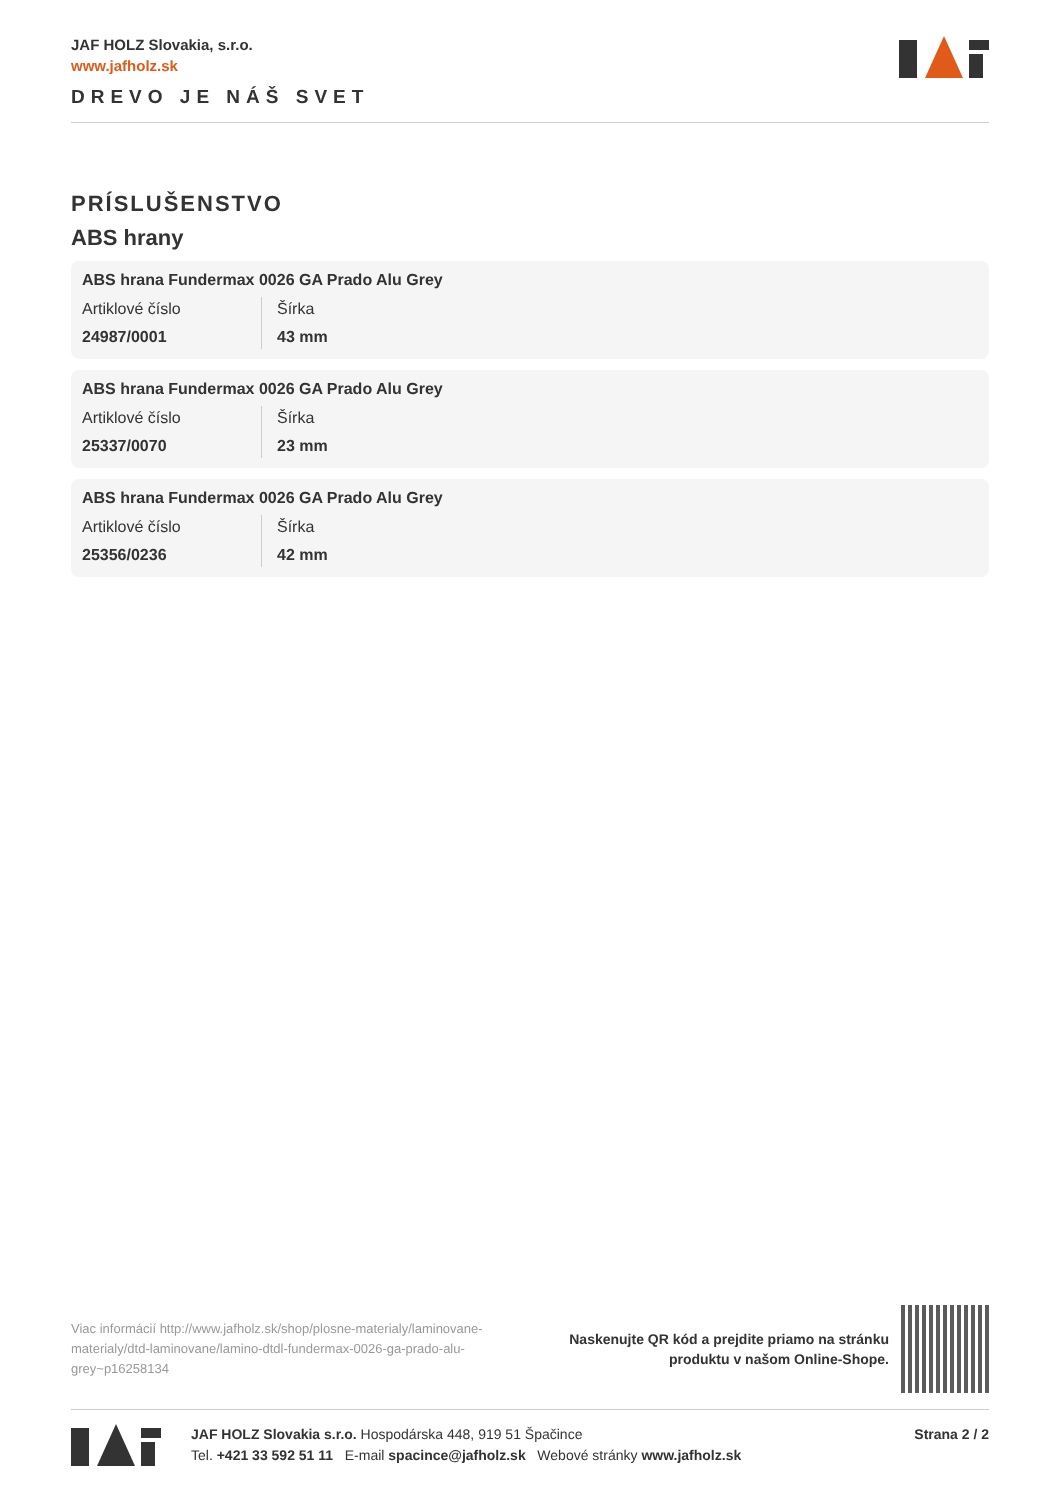JAF HOLZ Slovakia, s.r.o.
www.jafholz.sk
DREVO JE NÁŠ SVET
PRÍSLUŠENSTVO
ABS hrany
ABS hrana Fundermax 0026 GA Prado Alu Grey
| Artiklové číslo 24987/0001 | Šírka 43 mm |
ABS hrana Fundermax 0026 GA Prado Alu Grey
| Artiklové číslo 25337/0070 | Šírka 23 mm |
ABS hrana Fundermax 0026 GA Prado Alu Grey
| Artiklové číslo 25356/0236 | Šírka 42 mm |
Viac informácií http://www.jafholz.sk/shop/plosne-materialy/laminovane-materialy/dtd-laminovane/lamino-dtdl-fundermax-0026-ga-prado-alu-grey~p16258134
Naskenujte QR kód a prejdite priamo na stránku
produktu v našom Online-Shope.
JAF HOLZ Slovakia s.r.o. Hospodárska 448, 919 51 Špačince
Tel. +421 33 592 51 11 E-mail spacince@jafholz.sk Webové stránky www.jafholz.sk
Strana 2 / 2